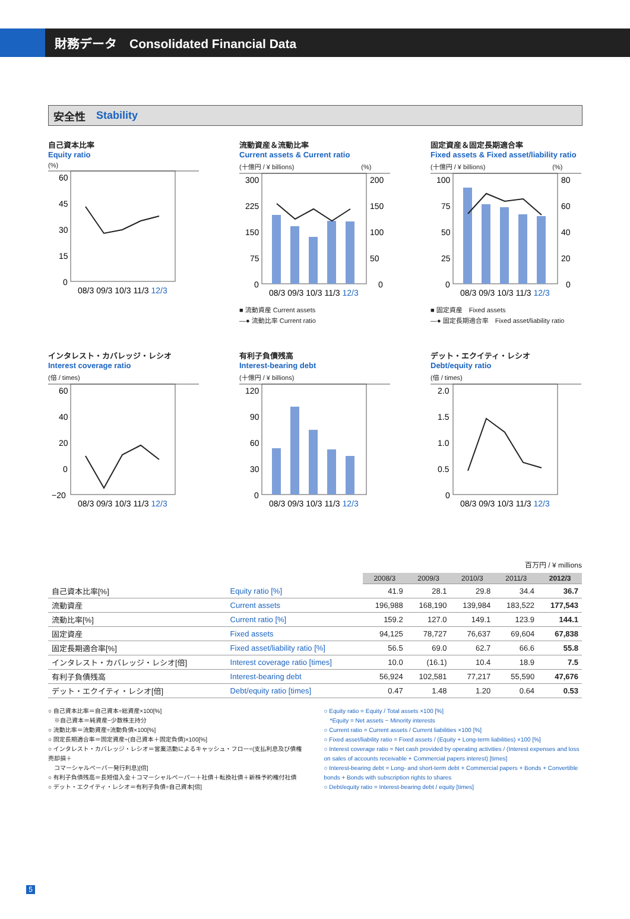財務データ　Consolidated Financial Data
安全性　Stability
自己資本比率
Equity ratio
(%)
60
45
30
15
0
08/3 09/3 10/3 11/3 12/3
流動資産＆流動比率
Current assets & Current ratio
(十億円 / ¥ billions)　　　　　　　　　　 (%)
300
225
150
75
0
200
150
100
50
0
08/3 09/3 10/3 11/3 12/3
■ 流動資産 Current assets
―● 流動比率 Current ratio
固定資産＆固定長期適合率
Fixed assets & Fixed asset/liability ratio
(十億円 / ¥ billions)　　　　　　　　　　 (%)
100
75
50
25
0
80
60
40
20
0
08/3 09/3 10/3 11/3 12/3
■ 固定資産　Fixed assets
―● 固定長期適合率　Fixed asset/liability ratio
インタレスト・カバレッジ・レシオ
Interest coverage ratio
(倍 / times)
60
40
20
0
−20
08/3 09/3 10/3 11/3 12/3
有利子負債残高
Interest-bearing debt
(十億円 / ¥ billions)
120
90
60
30
0
08/3 09/3 10/3 11/3 12/3
デット・エクイティ・レシオ
Debt/equity ratio
(倍 / times)
2.0
1.5
1.0
0.5
0
08/3 09/3 10/3 11/3 12/3
百万円 / ¥ millions
| | | 2008/3 | 2009/3 | 2010/3 | 2011/3 | 2012/3 |
| 自己資本比率[%] | Equity ratio [%] | 41.9 | 28.1 | 29.8 | 34.4 | 36.7 |
| 流動資産 | Current assets | 196,988 | 168,190 | 139,984 | 183,522 | 177,543 |
| 流動比率[%] | Current ratio [%] | 159.2 | 127.0 | 149.1 | 123.9 | 144.1 |
| 固定資産 | Fixed assets | 94,125 | 78,727 | 76,637 | 69,604 | 67,838 |
| 固定長期適合率[%] | Fixed asset/liability ratio [%] | 56.5 | 69.0 | 62.7 | 66.6 | 55.8 |
| インタレスト・カバレッジ・レシオ[倍] | Interest coverage ratio [times] | 10.0 | (16.1) | 10.4 | 18.9 | 7.5 |
| 有利子負債残高 | Interest-bearing debt | 56,924 | 102,581 | 77,217 | 55,590 | 47,676 |
| デット・エクイティ・レシオ[倍] | Debt/equity ratio [times] | 0.47 | 1.48 | 1.20 | 0.64 | 0.53 |
○ 自己資本比率＝自己資本÷総資産×100[%]
　※自己資本＝純資産−少数株主持分
○ 流動比率＝流動資産÷流動負債×100[%]
○ 固定長期適合率＝固定資産÷(自己資本＋固定負債)×100[%]
○ インタレスト・カバレッジ・レシオ＝営業活動によるキャッシュ・フロー÷(支払利息及び債権売却損＋
　コマーシャルペーパー発行利息)[倍]
○ 有利子負債残高＝長短借入金＋コマーシャルペーパー＋社債＋転換社債＋新株予約権付社債
○ デット・エクイティ・レシオ＝有利子負債÷自己資本[倍]
○ Equity ratio = Equity / Total assets ×100 [%]
　*Equity = Net assets − Minority interests
○ Current ratio = Current assets / Current liabilities ×100 [%]
○ Fixed asset/liability ratio = Fixed assets / (Equity + Long-term liabilities) ×100 [%]
○ Interest coverage ratio = Net cash provided by operating activities / (Interest expenses and loss on sales of accounts receivable + Commercial papers interest) [times]
○ Interest-bearing debt = Long- and short-term debt + Commercial papers + Bonds + Convertible bonds + Bonds with subscription rights to shares
○ Debt/equity ratio = Interest-bearing debt / equity [times]
5